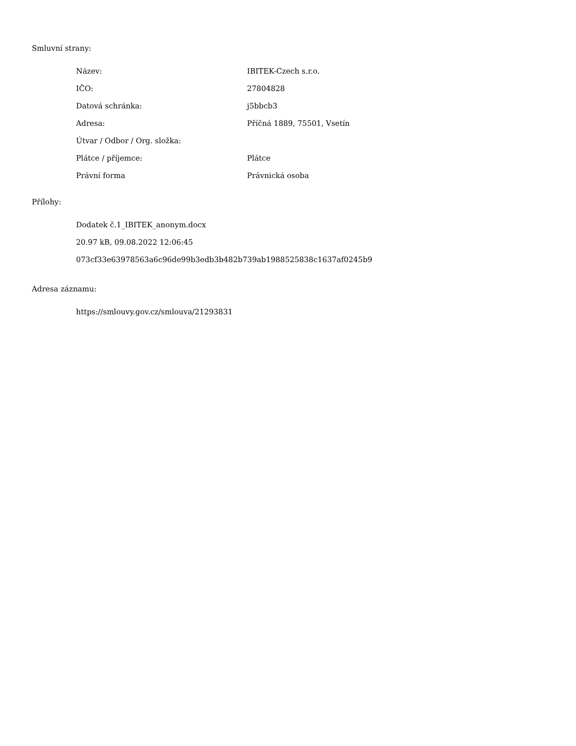Smluvní strany:
| Název: | IBITEK-Czech s.r.o. |
| IČO: | 27804828 |
| Datová schránka: | j5bbcb3 |
| Adresa: | Příčná 1889, 75501, Vsetín |
| Útvar / Odbor / Org. složka: | |
| Plátce / příjemce: | Plátce |
| Právní forma | Právnická osoba |
Přílohy:
Dodatek č.1_IBITEK_anonym.docx
20.97 kB, 09.08.2022 12:06:45
073cf33e63978563a6c96de99b3edb3b482b739ab1988525838c1637af0245b9
Adresa záznamu:
https://smlouvy.gov.cz/smlouva/21293831